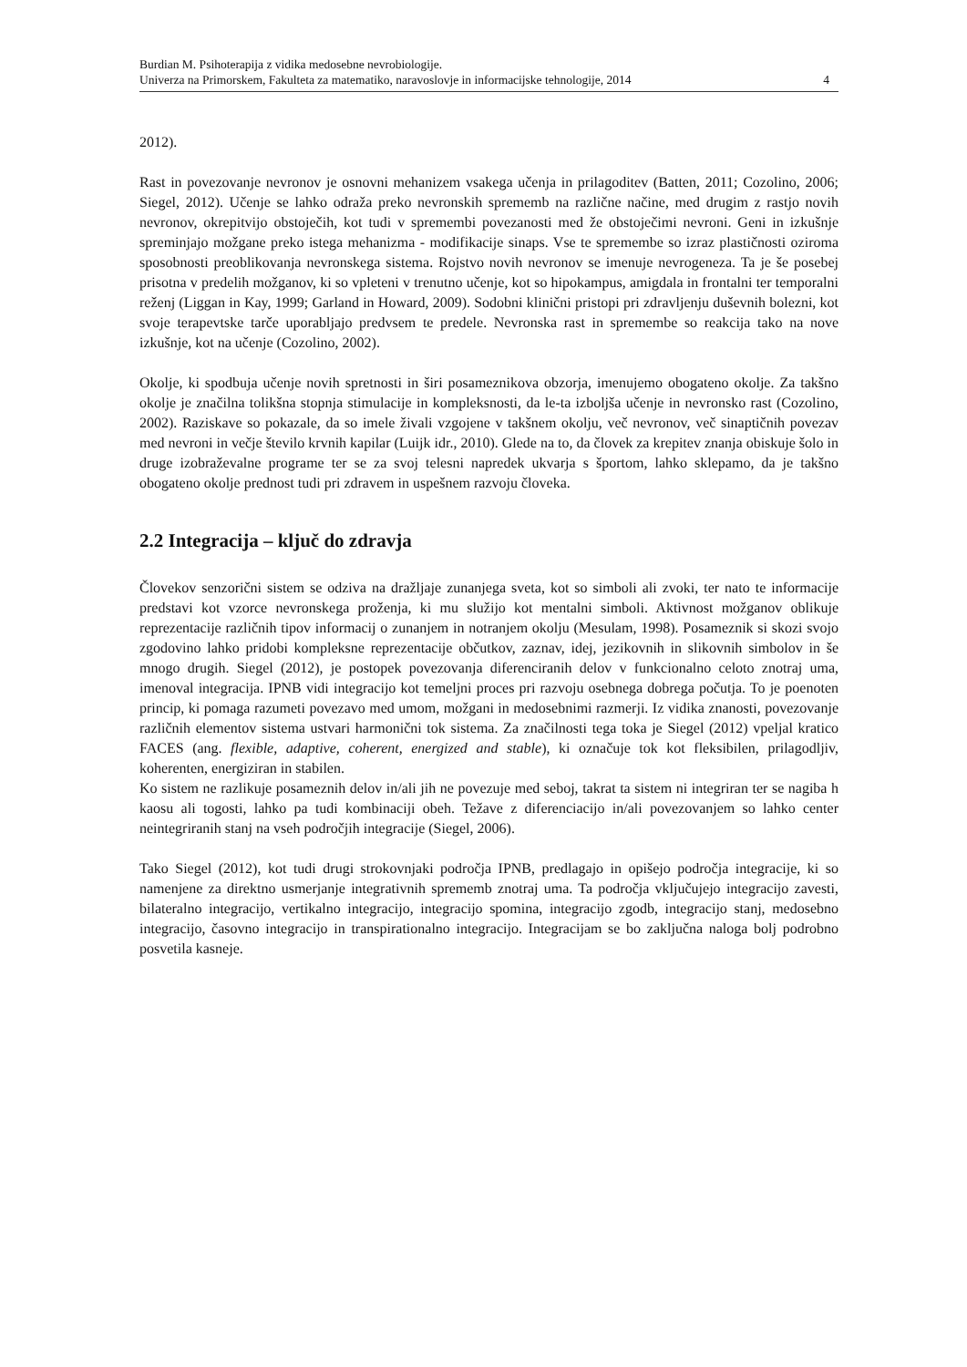Burdian M. Psihoterapija z vidika medosebne nevrobiologije.
Univerza na Primorskem, Fakulteta za matematiko, naravoslovje in informacijske tehnologije, 2014 4
2012).
Rast in povezovanje nevronov je osnovni mehanizem vsakega učenja in prilagoditev (Batten, 2011; Cozolino, 2006; Siegel, 2012). Učenje se lahko odraža preko nevronskih sprememb na različne načine, med drugim z rastjo novih nevronov, okrepitvijo obstoječih, kot tudi v spremembi povezanosti med že obstoječimi nevroni. Geni in izkušnje spreminjajo možgane preko istega mehanizma - modifikacije sinaps. Vse te spremembe so izraz plastičnosti oziroma sposobnosti preoblikovanja nevronskega sistema. Rojstvo novih nevronov se imenuje nevrogeneza. Ta je še posebej prisotna v predelih možganov, ki so vpleteni v trenutno učenje, kot so hipokampus, amigdala in frontalni ter temporalni reženj (Liggan in Kay, 1999; Garland in Howard, 2009). Sodobni klinični pristopi pri zdravljenju duševnih bolezni, kot svoje terapevtske tarče uporabljajo predvsem te predele. Nevronska rast in spremembe so reakcija tako na nove izkušnje, kot na učenje (Cozolino, 2002).
Okolje, ki spodbuja učenje novih spretnosti in širi posameznikova obzorja, imenujemo obogateno okolje. Za takšno okolje je značilna tolikšna stopnja stimulacije in kompleksnosti, da le-ta izboljša učenje in nevronsko rast (Cozolino, 2002). Raziskave so pokazale, da so imele živali vzgojene v takšnem okolju, več nevronov, več sinaptičnih povezav med nevroni in večje število krvnih kapilar (Luijk idr., 2010). Glede na to, da človek za krepitev znanja obiskuje šolo in druge izobraževalne programe ter se za svoj telesni napredek ukvarja s športom, lahko sklepamo, da je takšno obogateno okolje prednost tudi pri zdravem in uspešnem razvoju človeka.
2.2 Integracija – ključ do zdravja
Človekov senzorični sistem se odziva na dražljaje zunanjega sveta, kot so simboli ali zvoki, ter nato te informacije predstavi kot vzorce nevronskega proženja, ki mu služijo kot mentalni simboli. Aktivnost možganov oblikuje reprezentacije različnih tipov informacij o zunanjem in notranjem okolju (Mesulam, 1998). Posameznik si skozi svojo zgodovino lahko pridobi kompleksne reprezentacije občutkov, zaznav, idej, jezikovnih in slikovnih simbolov in še mnogo drugih. Siegel (2012), je postopek povezovanja diferenciranih delov v funkcionalno celoto znotraj uma, imenoval integracija. IPNB vidi integracijo kot temeljni proces pri razvoju osebnega dobrega počutja. To je poenoten princip, ki pomaga razumeti povezavo med umom, možgani in medosebnimi razmerji. Iz vidika znanosti, povezovanje različnih elementov sistema ustvari harmonični tok sistema. Za značilnosti tega toka je Siegel (2012) vpeljal kratico FACES (ang. flexible, adaptive, coherent, energized and stable), ki označuje tok kot fleksibilen, prilagodljiv, koherenten, energiziran in stabilen.
Ko sistem ne razlikuje posameznih delov in/ali jih ne povezuje med seboj, takrat ta sistem ni integriran ter se nagiba h kaosu ali togosti, lahko pa tudi kombinaciji obeh. Težave z diferenciacijo in/ali povezovanjem so lahko center neintegriranih stanj na vseh področjih integracije (Siegel, 2006).
Tako Siegel (2012), kot tudi drugi strokovnjaki področja IPNB, predlagajo in opišejo področja integracije, ki so namenjene za direktno usmerjanje integrativnih sprememb znotraj uma. Ta področja vključujejo integracijo zavesti, bilateralno integracijo, vertikalno integracijo, integracijo spomina, integracijo zgodb, integracijo stanj, medosebno integracijo, časovno integracijo in transpirationalno integracijo. Integracijam se bo zaključna naloga bolj podrobno posvetila kasneje.